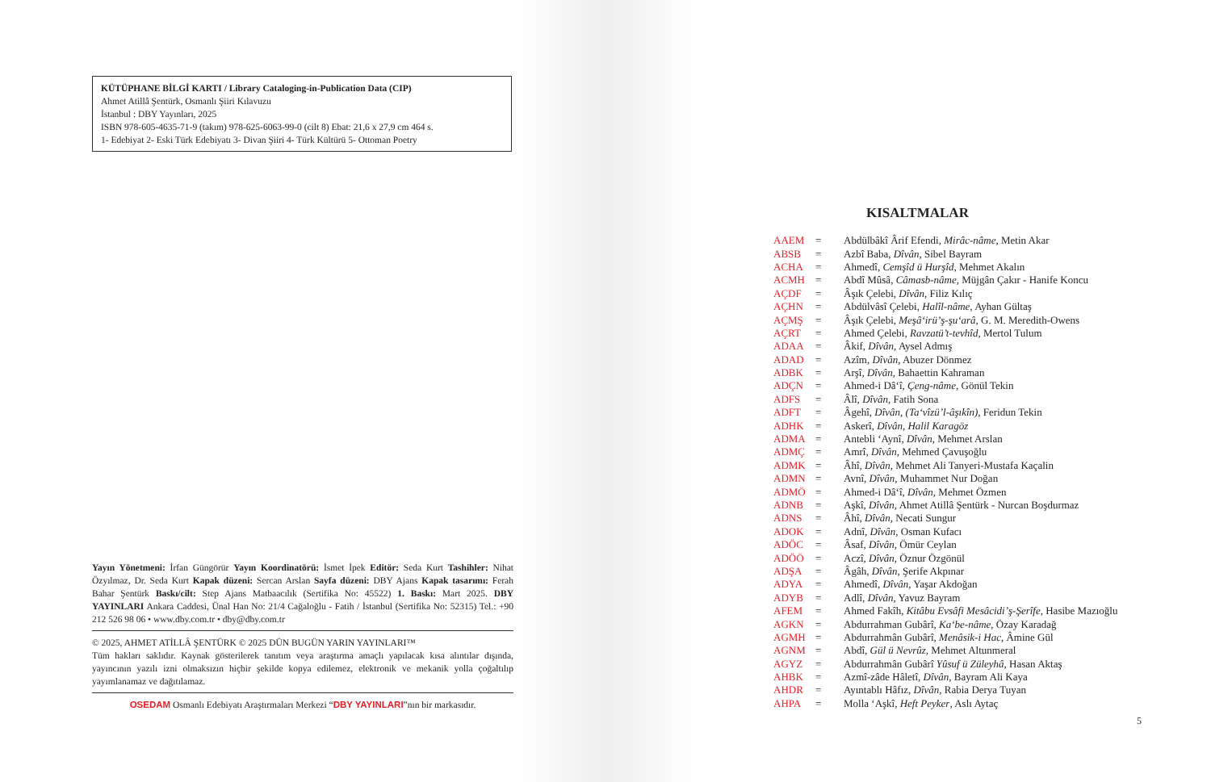KÜTÜPHANE BİLGİ KARTI / Library Cataloging-in-Publication Data (CIP)
Ahmet Atillâ Şentürk, Osmanlı Şiiri Kılavuzu
İstanbul : DBY Yayınları, 2025
ISBN 978-605-4635-71-9 (takım) 978-625-6063-99-0 (cilt 8) Ebat: 21,6 x 27,9 cm 464 s.
1- Edebiyat 2- Eski Türk Edebiyatı 3- Divan Şiiri 4- Türk Kültürü 5- Ottoman Poetry
Yayın Yönetmeni: İrfan Güngörür Yayın Koordinatörü: İsmet İpek Editör: Seda Kurt Tashihler: Nihat Özyılmaz, Dr. Seda Kurt Kapak düzeni: Sercan Arslan Sayfa düzeni: DBY Ajans Kapak tasarımı: Ferah Bahar Şentürk Baskı/cilt: Step Ajans Matbaacılık (Sertifika No: 45522) 1. Baskı: Mart 2025. DBY YAYINLARI Ankara Caddesi, Ünal Han No: 21/4 Cağaloğlu - Fatih / İstanbul (Sertifika No: 52315) Tel.: +90 212 526 98 06 • www.dby.com.tr • dby@dby.com.tr
© 2025, AHMET ATİLLÂ ŞENTÜRK © 2025 DÜN BUGÜN YARIN YAYINLARI™
Tüm hakları saklıdır. Kaynak gösterilerek tanıtım veya araştırma amaçlı yapılacak kısa alıntılar dışında, yayıncının yazılı izni olmaksızın hiçbir şekilde kopya edilemez, elektronik ve mekanik yolla çoğaltılıp yayımlanamaz ve dağıtılamaz.
OSEDAM Osmanlı Edebiyatı Araştırmaları Merkezi “DBY YAYINLARI”nın bir markasıdır.
KISALTMALAR
| AAEM | = | Abdülbâkî Ârif Efendi, Mirâc-nâme, Metin Akar |
| ABSB | = | Azbî Baba, Dîvân, Sibel Bayram |
| ACHA | = | Ahmedî, Cemşîd ü Hurşîd , Mehmet Akalın |
| ACMH | = | Abdî Mûsâ, Câmasb-nâme, Müjgân Çakır - Hanife Koncu |
| AÇDF | = | Âşık Çelebi, Dîvân, Filiz Kılıç |
| AÇHN | = | Abdülvâsî Çelebi, Halîl-nâme , Ayhan Gültaş |
| AÇMŞ | = | Âşık Çelebi, Meşâ‘irü’ş-şu‘arâ , G. M. Meredith-Owens |
| AÇRT | = | Ahmed Çelebi, Ravzatü’t-tevhîd, Mertol Tulum |
| ADAA | = | Âkif, Dîvân, Aysel Admış |
| ADAD | = | Azîm, Dîvân, Abuzer Dönmez |
| ADBK | = | Arşî, Dîvân, Bahaettin Kahraman |
| ADÇN | = | Ahmed-i Dâ‘î, Çeng-nâme, Gönül Tekin |
| ADFS | = | Âlî, Dîvân, Fatih Sona |
| ADFT | = | Âgehî, Dîvân, (Ta‘vîzü’l-âşıkîn), Feridun Tekin |
| ADHK | = | Askerî, Dîvân, Halil Karagöz |
| ADMA | = | Antebli ‘Aynî, Dîvân, Mehmet Arslan |
| ADMÇ | = | Amrî, Dîvân, Mehmed Çavuşoğlu |
| ADMK | = | Âhî, Dîvân, Mehmet Ali Tanyeri-Mustafa Kaçalin |
| ADMN | = | Avnî, Dîvân, Muhammet Nur Doğan |
| ADMÖ | = | Ahmed-i Dâ‘î, Dîvân, Mehmet Özmen |
| ADNB | = | Aşkî, Dîvân, Ahmet Atillâ Şentürk - Nurcan Boşdurmaz |
| ADNS | = | Âhî, Dîvân, Necati Sungur |
| ADOK | = | Adnî, Dîvân, Osman Kufacı |
| ADÖC | = | Âsaf, Dîvân, Ömür Ceylan |
| ADÖÖ | = | Aczî, Dîvân, Öznur Özgönül |
| ADŞA | = | Âgâh, Dîvân, Şerife Akpınar |
| ADYA | = | Ahmedî, Dîvân, Yaşar Akdoğan |
| ADYB | = | Adlî, Dîvân, Yavuz Bayram |
| AFEM | = | Ahmed Fakîh, Kitâbu Evsâfi Mesâcidi’ş-Şerîfe , Hasibe Mazıoğlu |
| AGKN | = | Abdurrahman Gubârî, Ka‘be-nâme, Özay Karadağ |
| AGMH | = | Abdurrahmân Gubârî, Menâsik-i Hac, Âmine Gül |
| AGNM | = | Abdî, Gül ü Nevrûz, Mehmet Altunmeral |
| AGYZ | = | Abdurrahmân Gubârî Yûsuf ü Züleyhâ, Hasan Aktaş |
| AHBK | = | Azmî-zâde Hâletî, Dîvân, Bayram Ali Kaya |
| AHDR | = | Ayıntablı Hâfız, Dîvân, Rabia Derya Tuyan |
| AHPA | = | Molla ‘Aşkî, Heft Peyker , Aslı Aytaç |
5